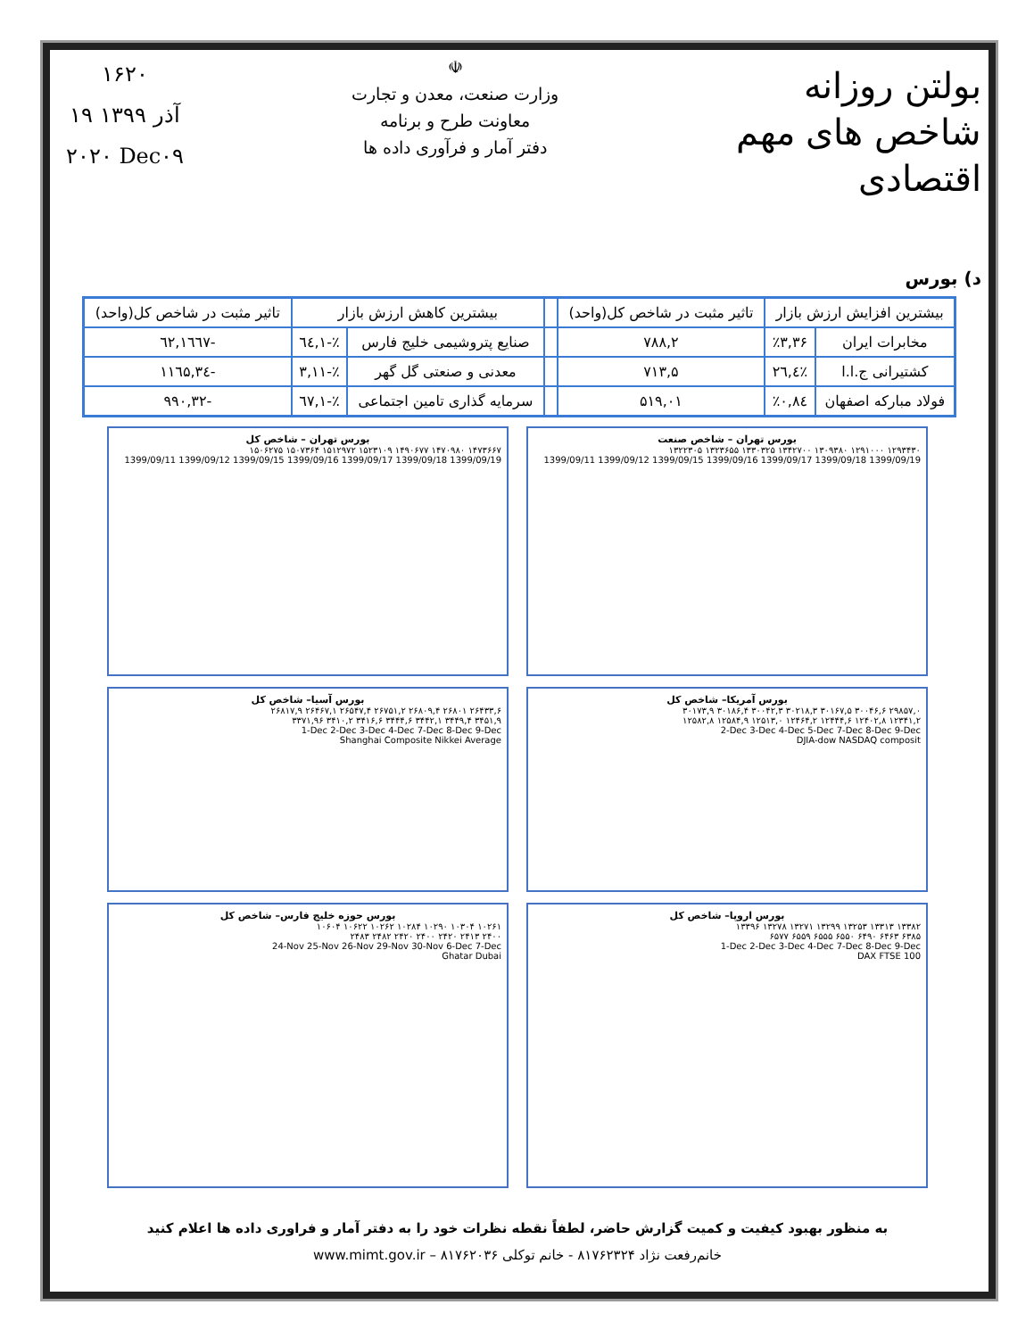بولتن روزانه
شاخص های مهم اقتصادی
☫
وزارت صنعت، معدن و تجارت
معاونت طرح و برنامه
دفتر آمار و فرآوری داده ها
۱۶۲۰
۱۹ آذر ۱۳۹۹
۲۰۲۰ Dec۰۹
د) بورس
| بیشترین افزایش ارزش بازار | | تاثیر مثبت در شاخص کل(واحد) | | بیشترین کاهش ارزش بازار | | تاثیر مثبت در شاخص کل(واحد) |
| --- | --- | --- | --- | --- | --- | --- |
| مخابرات ایران | ٪۳,۳۶ | ۷۸۸,۲ | | صنایع پتروشیمی خلیج فارس | ٪-۱,٦٤ | -۱٦٦۷,٦۲ |
| کشتیرانی ج.ا.ا | ٪٤,۲٦ | ۷۱۳,۵ | | معدنی و صنعتی گل گهر | ٪-۳,۱۱ | -۱۱٦۵,۳٤ |
| فولاد مبارکه اصفهان | ٪۰,۸٤ | ۵۱۹,۰۱ | | سرمایه گذاری تامین اجتماعی | ٪-۱,٦۷ | -۹۹۰,۳۲ |
بورس تهران – شاخص صنعت
۱۲۹۳۴۳۰ ۱۲۹۱۰۰۰ ۱۳۰۹۳۸۰ ۱۳۴۲۷۰۰ ۱۳۳۰۳۲۵ ۱۳۲۳۶۵۵ ۱۳۲۲۳۰۵
1399/09/11 1399/09/12 1399/09/15 1399/09/16 1399/09/17 1399/09/18 1399/09/19
بورس تهران – شاخص کل
۱۴۷۳۶۶۷ ۱۴۷۰۹۸۰ ۱۴۹۰۶۷۷ ۱۵۲۳۱۰۹ ۱۵۱۲۹۷۲ ۱۵۰۷۳۶۴ ۱۵۰۶۲۷۵
1399/09/11 1399/09/12 1399/09/15 1399/09/16 1399/09/17 1399/09/18 1399/09/19
بورس آمریکا– شاخص کل
۲۹۸۵۷,۰ ۳۰۰۴۶,۶ ۳۰۱۶۷,۵ ۳۰۲۱۸,۳ ۳۰۰۴۲,۳ ۳۰۱۸۶,۴ ۳۰۱۷۳,۹
۱۲۳۴۱,۲ ۱۲۴۰۲,۸ ۱۲۴۴۴,۶ ۱۲۴۶۴,۲ ۱۲۵۱۳,۰ ۱۲۵۸۴,۹ ۱۲۵۸۲,۸
2-Dec 3-Dec 4-Dec 5-Dec 7-Dec 8-Dec 9-Dec
DJIA-dow NASDAQ composit
بورس آسیا– شاخص کل
۲۶۴۳۳,۶ ۲۶۸۰۱ ۲۶۸۰۹,۴ ۲۶۷۵۱,۲ ۲۶۵۴۷,۴ ۲۶۴۶۷,۱ ۲۶۸۱۷,۹
۳۴۵۱,۹ ۳۴۴۹,۴ ۳۴۴۲,۱ ۳۴۴۴,۶ ۳۴۱۶,۶ ۳۴۱۰,۲ ۳۳۷۱,۹۶
1-Dec 2-Dec 3-Dec 4-Dec 7-Dec 8-Dec 9-Dec
Shanghai Composite Nikkei Average
بورس اروپا– شاخص کل
۱۳۳۸۲ ۱۳۳۱۳ ۱۳۲۵۳ ۱۳۲۹۹ ۱۳۲۷۱ ۱۳۲۷۸ ۱۳۳۹۶
۶۳۸۵ ۶۴۶۳ ۶۴۹۰ ۶۵۵۰ ۶۵۵۵ ۶۵۵۹ ۶۵۷۷
1-Dec 2-Dec 3-Dec 4-Dec 7-Dec 8-Dec 9-Dec
DAX FTSE 100
بورس حوزه خلیج فارس– شاخص کل
۱۰۲۶۱ ۱۰۳۰۴ ۱۰۲۹۰ ۱۰۲۸۴ ۱۰۲۶۲ ۱۰۶۲۲ ۱۰۶۰۴
۲۴۰۰ ۲۴۱۳ ۲۴۲۰ ۲۴۰۰ ۲۴۲۰ ۲۴۸۲ ۲۴۸۳
24-Nov 25-Nov 26-Nov 29-Nov 30-Nov 6-Dec 7-Dec
Ghatar Dubai
به منظور بهبود کیفیت و کمیت گزارش حاضر، لطفاً نقطه نظرات خود را به دفتر آمار و فراوری داده ها اعلام کنید
خانم‌رفعت نژاد ۸۱۷۶۲۳۲۴ - خانم توکلی ۸۱۷۶۲۰۳۶ – www.mimt.gov.ir